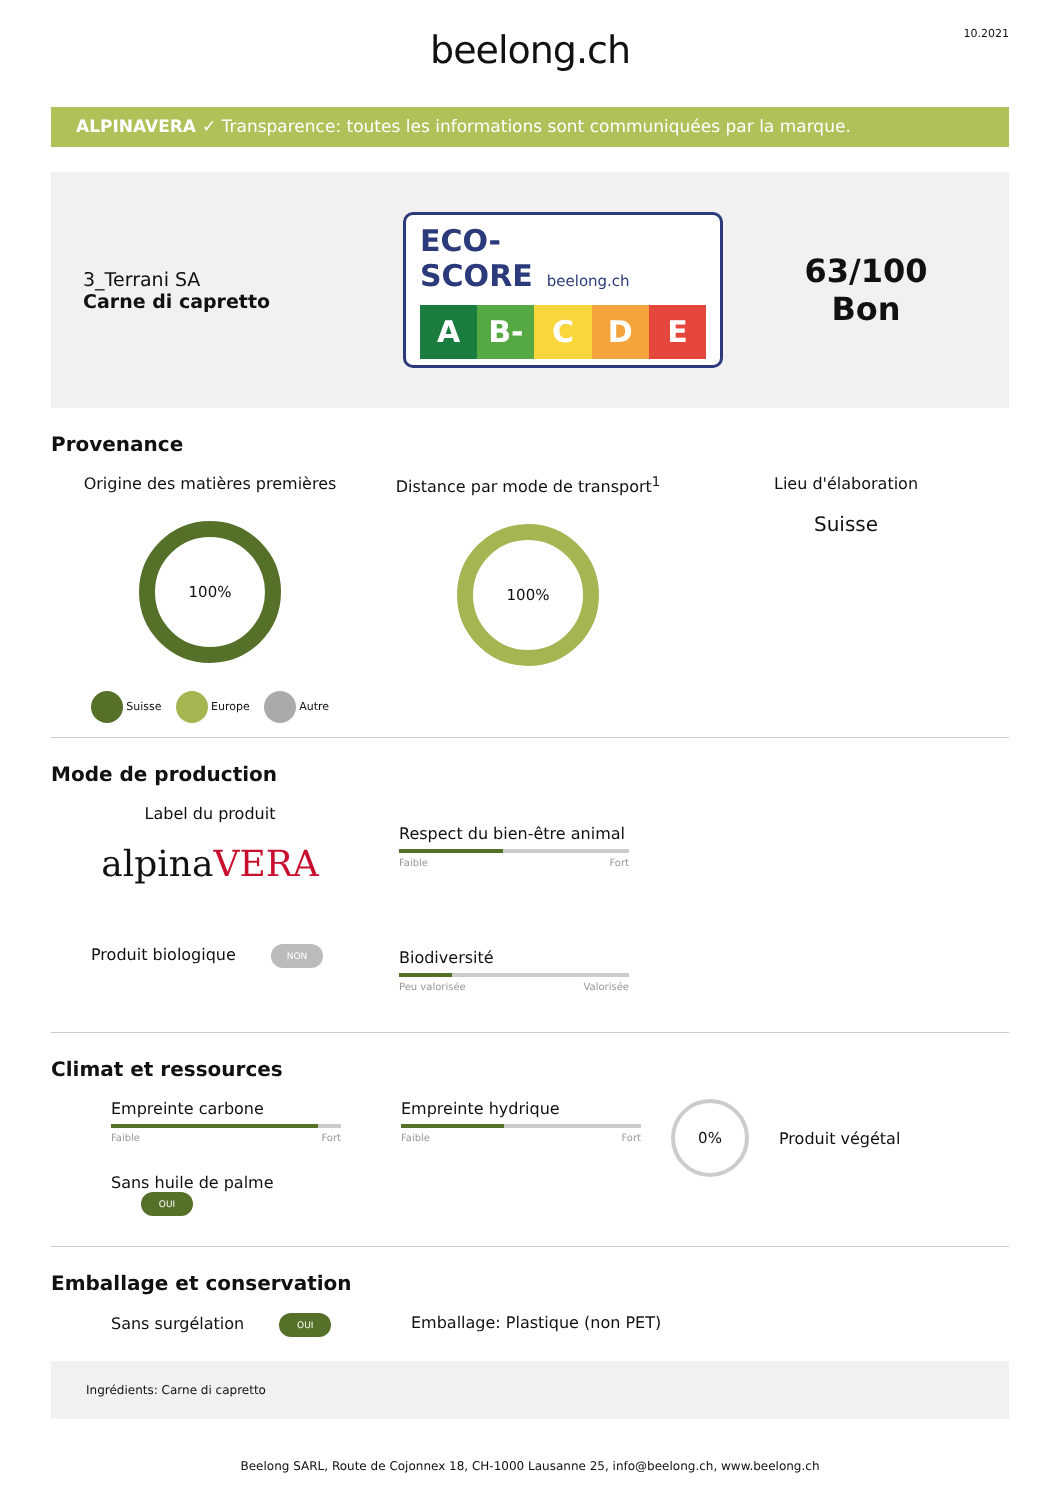beelong.ch
10.2021
ALPINAVERA ✓ Transparence: toutes les informations sont communiquées par la marque.
3_Terrani SA
Carne di capretto
ECO-SCORE beelong.ch
A B- C D E
63/100
Bon
Provenance
Origine des matières premières
100%
Suisse Europe Autre
Distance par mode de transport<sup>1</sup>
100%
Lieu d'élaboration
Suisse
Mode de production
Label du produit
alpinaVERA
Produit biologique NON
Respect du bien-être animal
Faible Fort
Biodiversité
Peu valorisée Valorisée
Climat et ressources
Empreinte carbone
Faible Fort
Sans huile de palme OUI
Empreinte hydrique
Faible Fort
0%
Produit végétal
Emballage et conservation
Sans surgélation OUI
Emballage: Plastique (non PET)
Ingrédients: Carne di capretto
Beelong SARL, Route de Cojonnex 18, CH-1000 Lausanne 25, info@beelong.ch, www.beelong.ch